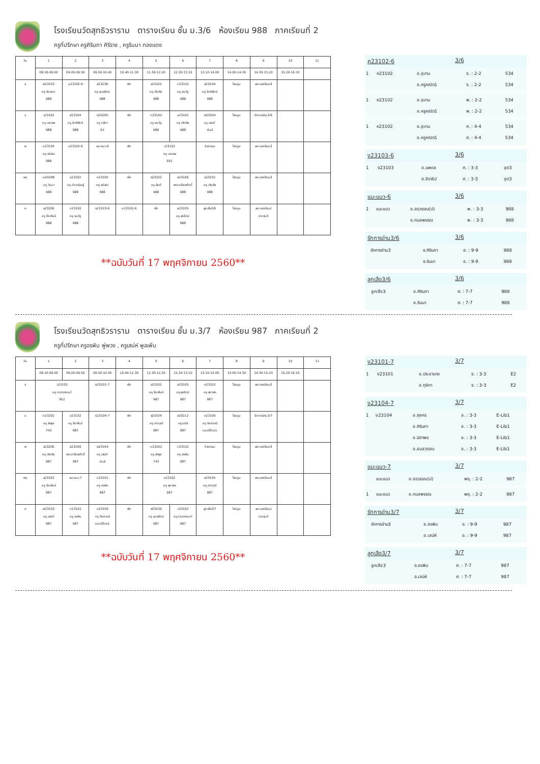โรงเรียนวัดสุทธิวราราม ตารางเรียน ชั้น ม.3/6 ห้องเรียน 988 ภาคเรียนที่ 2
ครูที่ปรึกษา ครูศิรินภา ศิริราช , ครูรินนา ทองแดง
| วัน | 1 | 2 | 3 | 4 | 5 | 6 | 7 | 8 | 9 | 10 | 11 |
| | 08.10-09.00 | 09.00-09.50 | 09.50-10.40 | 10.40-11.30 | 11.30-12.20 | 12.20-13.10 | 13.10-14.00 | 14.00-14.30 | 14.30-15.20 | 15.20-16.10 | |
| จ | พ23103 ครู ชิดชนก 988 | ค23102-6 | ส23236 ครู อุบลรัตน์ 988 | พัก | อ23102 ครู เชิดชัย 988 | ท23102 ครู ธนวัฏ 988 | ส23104 ครู อิทธิพัทธ์ 988 | โฮมรูม | ลดเวลาเรียน3 | | |
| อ | ว23102 ครู เอกพล 988 | ส23104 ครู อิทธิพัทธ์ 988 | ง20205 ครู ฑุลิกา E2 | พัก | ท23102 ครู ธนวัฏ 988 | อ23102 ครู เชิดชัย 988 | พ23104 ครู เสน่ห์ ยิมส์ | โฮมรูม | รักการอ่าน3/6 | | |
| พ | ค23105 ครู ชนิสรา 988 | ค23102-6 | แนะแนว-6 | พัก | ว23102 ครู เอกพล 952 | | กิจกรรม | โฮมรูม | ลดเวลาเรียน3 | | |
| พฤ | ค20208 ครู วินนา 988 | จ23202 ครู ภัทรานิษฐ์ 988 | ค23105 ครู ชนิสรา 988 | พัก | ง23102 ครู สันติ 988 | ส23106 พระเกรียงศักดิ์ 988 | อ23102 ครู เชิดชัย 988 | โฮมรูม | ลดเวลาเรียน3 | | |
| ศ | อ23206 ครู จีระพันธ์ 988 | ท23102 ครู ธนวัฏ 988 | ง23103-6 | ค23102-6 | พัก | ส23105 ครู สุรรัตน์ 988 | ลูกเสือ3/6 | โฮมรูม | ลดเวลาเรียน/ ประชุม3 | | |
**ฉบับวันที่ 17 พฤศจิกายน 2560**
ค23102-6 3/6
| 1 | ค23102 | อ.อุเทน | จ. : 2-2 | 534 |
| | | อ.ครูคณิต1 | จ. : 2-2 | 534 |
| 1 | ค23102 | อ.อุเทน | พ. : 2-2 | 534 |
| | | อ.ครูคณิต1 | พ. : 2-2 | 534 |
| 1 | ค23102 | อ.อุเทน | ศ. : 4-4 | 534 |
| | | อ.ครูคณิต1 | ศ. : 4-4 | 534 |
ง23103-6 3/6
| 1 | ง23103 | อ.นพดล | ศ. : 3-3 | อุต3 |
| | | อ.จิราธิป | ศ. : 3-3 | อุต3 |
แนะแนว-6 3/6
| 1 | แนะแนว | อ.อรวรรณ(ป) | พ. : 3-3 | 988 |
| | | อ.กมลพรรณ | พ. : 3-3 | 988 |
รักการอ่าน3/6 3/6
| | รักการอ่าน3 | อ.ศิรินภา | อ. : 9-9 | 988 |
| | | อ.รินนา | อ. : 9-9 | 988 |
ลูกเสือ3/6 3/6
| | ลูกเสือ3 | อ.ศิรินภา | ศ. : 7-7 | 988 |
| | | อ.รินนา | ศ. : 7-7 | 988 |
โรงเรียนวัดสุทธิวราราม ตารางเรียน ชั้น ม.3/7 ห้องเรียน 987 ภาคเรียนที่ 2
ครูที่ปรึกษา ครูอรพิน พู่พวง , ครูเสน่ห์ พูลเพิ่ม
| วัน | 1 | 2 | 3 | 4 | 5 | 6 | 7 | 8 | 9 | 10 | 11 |
| | 08.10-09.00 | 09.00-09.50 | 09.50-10.40 | 10.40-11.30 | 11.30-12.20 | 12.20-13.10 | 13.10-14.00 | 14.00-14.30 | 14.30-15.20 | 15.20-16.10 | |
| จ | ว23102 ครู กฤตชานนท์ 952 | | ง23101-7 | พัก | อ23102 ครู จีระพันธ์ 987 | ส23105 ครู สุรรัตน์ 987 | ค23102 ครู สุภาพร 987 | โฮมรูม | ลดเวลาเรียน3 | | |
| อ | ค23202 ครู ลำพูล 743 | อ23102 ครู จีระพันธ์ 987 | ง23104-7 | พัก | ส23104 ครู ศราวุฒิ 987 | ส20212 ครู มนัส 987 | ค23106 ครู จิราภรณ์ ดนตรีไทย1 | โฮมรูม | รักการอ่าน3/7 | | |
| พ | อ23206 ครู เชิดชัย 987 | ส23106 พระเกรียงศักดิ์ 987 | พ23104 ครู เสน่ห์ ยิมส์ | พัก | ค23202 ครู ลำพูล 743 | ท23102 ครู อรพิน 987 | กิจกรรม | โฮมรูม | ลดเวลาเรียน3 | | |
| พฤ | อ23102 ครู จีระพันธ์ 987 | แนะแนว-7 | ท23102 ครู อรพิน 987 | พัก | ค23102 ครู สุภาพร 987 | | ส23104 ครู ศราวุฒิ 987 | โฮมรูม | ลดเวลาเรียน3 | | |
| ศ | พ23103 ครู เสน่ห์ 987 | ท23102 ครู อรพิน 987 | ค23106 ครู จิราภรณ์ ดนตรีไทย1 | พัก | ส23236 ครู อุบลรัตน์ 987 | ว23102 ครู กฤตชานนท์ 987 | ลูกเสือ3/7 | โฮมรูม | ลดเวลาเรียน/ ประชุม3 | | |
**ฉบับวันที่ 17 พฤศจิกายน 2560**
ง23101-7 3/7
| 1 | ง23101 | อ.ประชานาถ | จ. : 3-3 | E2 |
| | | อ.ฑุลิกา | จ. : 3-3 | E2 |
ง23104-7 3/7
| 1 | ง23104 | อ.ศุภกร | อ. : 3-3 | E-Lib1 |
| | | อ.ศิรินภา | อ. : 3-3 | E-Lib1 |
| | | อ.นิภาพร | อ. : 3-3 | E-Lib1 |
| | | อ.ธมลวรรณ | อ. : 3-3 | E-Lib1 |
แนะแนว-7 3/7
| | แนะแนว | อ.อรวรรณ(ป) | พฤ. : 2-2 | 987 |
| 1 | แนะแนว | อ.กมลพรรณ | พฤ. : 2-2 | 987 |
รักการอ่าน3/7 3/7
| | รักการอ่าน3 | อ.อรพิน | อ. : 9-9 | 987 |
| | | อ.เสน่ห์ | อ. : 9-9 | 987 |
ลูกเสือ3/7 3/7
| | ลูกเสือ3 | อ.อรพิน | ศ. : 7-7 | 987 |
| | | อ.เสน่ห์ | ศ. : 7-7 | 987 |